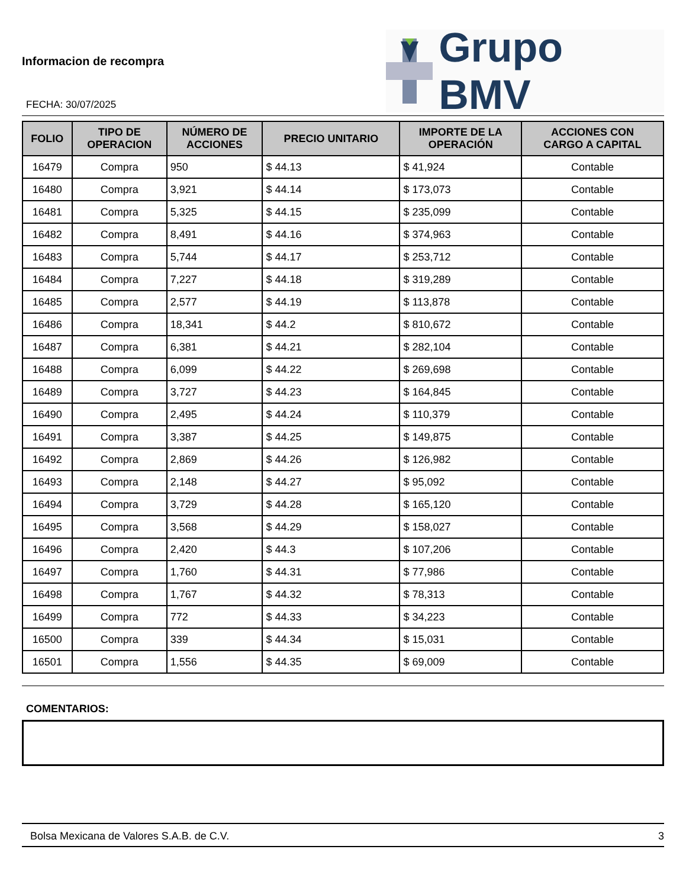Informacion de recompra
FECHA: 30/07/2025
Grupo BMV
| FOLIO | TIPO DE OPERACION | NÚMERO DE ACCIONES | PRECIO UNITARIO | IMPORTE DE LA OPERACIÓN | ACCIONES CON CARGO A CAPITAL |
| --- | --- | --- | --- | --- | --- |
| 16479 | Compra | 950 | $ 44.13 | $ 41,924 | Contable |
| 16480 | Compra | 3,921 | $ 44.14 | $ 173,073 | Contable |
| 16481 | Compra | 5,325 | $ 44.15 | $ 235,099 | Contable |
| 16482 | Compra | 8,491 | $ 44.16 | $ 374,963 | Contable |
| 16483 | Compra | 5,744 | $ 44.17 | $ 253,712 | Contable |
| 16484 | Compra | 7,227 | $ 44.18 | $ 319,289 | Contable |
| 16485 | Compra | 2,577 | $ 44.19 | $ 113,878 | Contable |
| 16486 | Compra | 18,341 | $ 44.2 | $ 810,672 | Contable |
| 16487 | Compra | 6,381 | $ 44.21 | $ 282,104 | Contable |
| 16488 | Compra | 6,099 | $ 44.22 | $ 269,698 | Contable |
| 16489 | Compra | 3,727 | $ 44.23 | $ 164,845 | Contable |
| 16490 | Compra | 2,495 | $ 44.24 | $ 110,379 | Contable |
| 16491 | Compra | 3,387 | $ 44.25 | $ 149,875 | Contable |
| 16492 | Compra | 2,869 | $ 44.26 | $ 126,982 | Contable |
| 16493 | Compra | 2,148 | $ 44.27 | $ 95,092 | Contable |
| 16494 | Compra | 3,729 | $ 44.28 | $ 165,120 | Contable |
| 16495 | Compra | 3,568 | $ 44.29 | $ 158,027 | Contable |
| 16496 | Compra | 2,420 | $ 44.3 | $ 107,206 | Contable |
| 16497 | Compra | 1,760 | $ 44.31 | $ 77,986 | Contable |
| 16498 | Compra | 1,767 | $ 44.32 | $ 78,313 | Contable |
| 16499 | Compra | 772 | $ 44.33 | $ 34,223 | Contable |
| 16500 | Compra | 339 | $ 44.34 | $ 15,031 | Contable |
| 16501 | Compra | 1,556 | $ 44.35 | $ 69,009 | Contable |
COMENTARIOS:
Bolsa Mexicana de Valores S.A.B. de C.V. 3